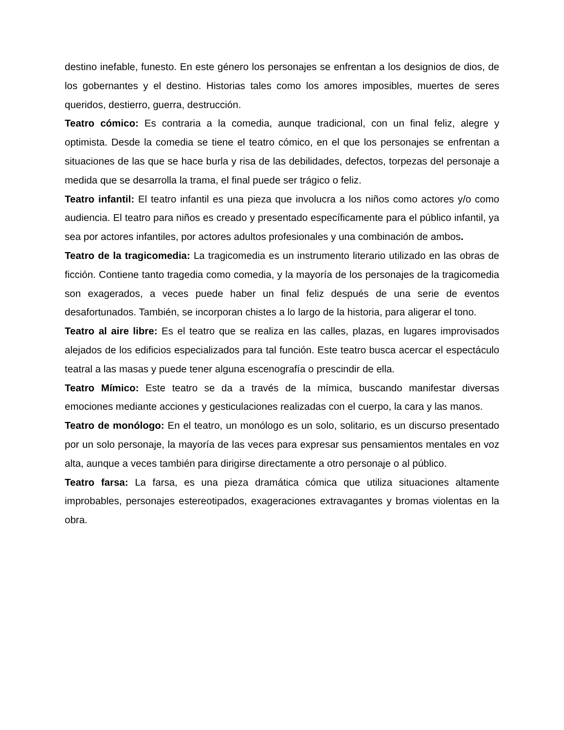destino inefable, funesto. En este género los personajes se enfrentan a los designios de dios, de los gobernantes y el destino. Historias tales como los amores imposibles, muertes de seres queridos, destierro, guerra, destrucción.
Teatro cómico: Es contraria a la comedia, aunque tradicional, con un final feliz, alegre y optimista. Desde la comedia se tiene el teatro cómico, en el que los personajes se enfrentan a situaciones de las que se hace burla y risa de las debilidades, defectos, torpezas del personaje a medida que se desarrolla la trama, el final puede ser trágico o feliz.
Teatro infantil: El teatro infantil es una pieza que involucra a los niños como actores y/o como audiencia. El teatro para niños es creado y presentado específicamente para el público infantil, ya sea por actores infantiles, por actores adultos profesionales y una combinación de ambos.
Teatro de la tragicomedia: La tragicomedia es un instrumento literario utilizado en las obras de ficción. Contiene tanto tragedia como comedia, y la mayoría de los personajes de la tragicomedia son exagerados, a veces puede haber un final feliz después de una serie de eventos desafortunados. También, se incorporan chistes a lo largo de la historia, para aligerar el tono.
Teatro al aire libre: Es el teatro que se realiza en las calles, plazas, en lugares improvisados alejados de los edificios especializados para tal función. Este teatro busca acercar el espectáculo teatral a las masas y puede tener alguna escenografía o prescindir de ella.
Teatro Mímico: Este teatro se da a través de la mímica, buscando manifestar diversas emociones mediante acciones y gesticulaciones realizadas con el cuerpo, la cara y las manos.
Teatro de monólogo: En el teatro, un monólogo es un solo, solitario, es un discurso presentado por un solo personaje, la mayoría de las veces para expresar sus pensamientos mentales en voz alta, aunque a veces también para dirigirse directamente a otro personaje o al público.
Teatro farsa: La farsa, es una pieza dramática cómica que utiliza situaciones altamente improbables, personajes estereotipados, exageraciones extravagantes y bromas violentas en la obra.